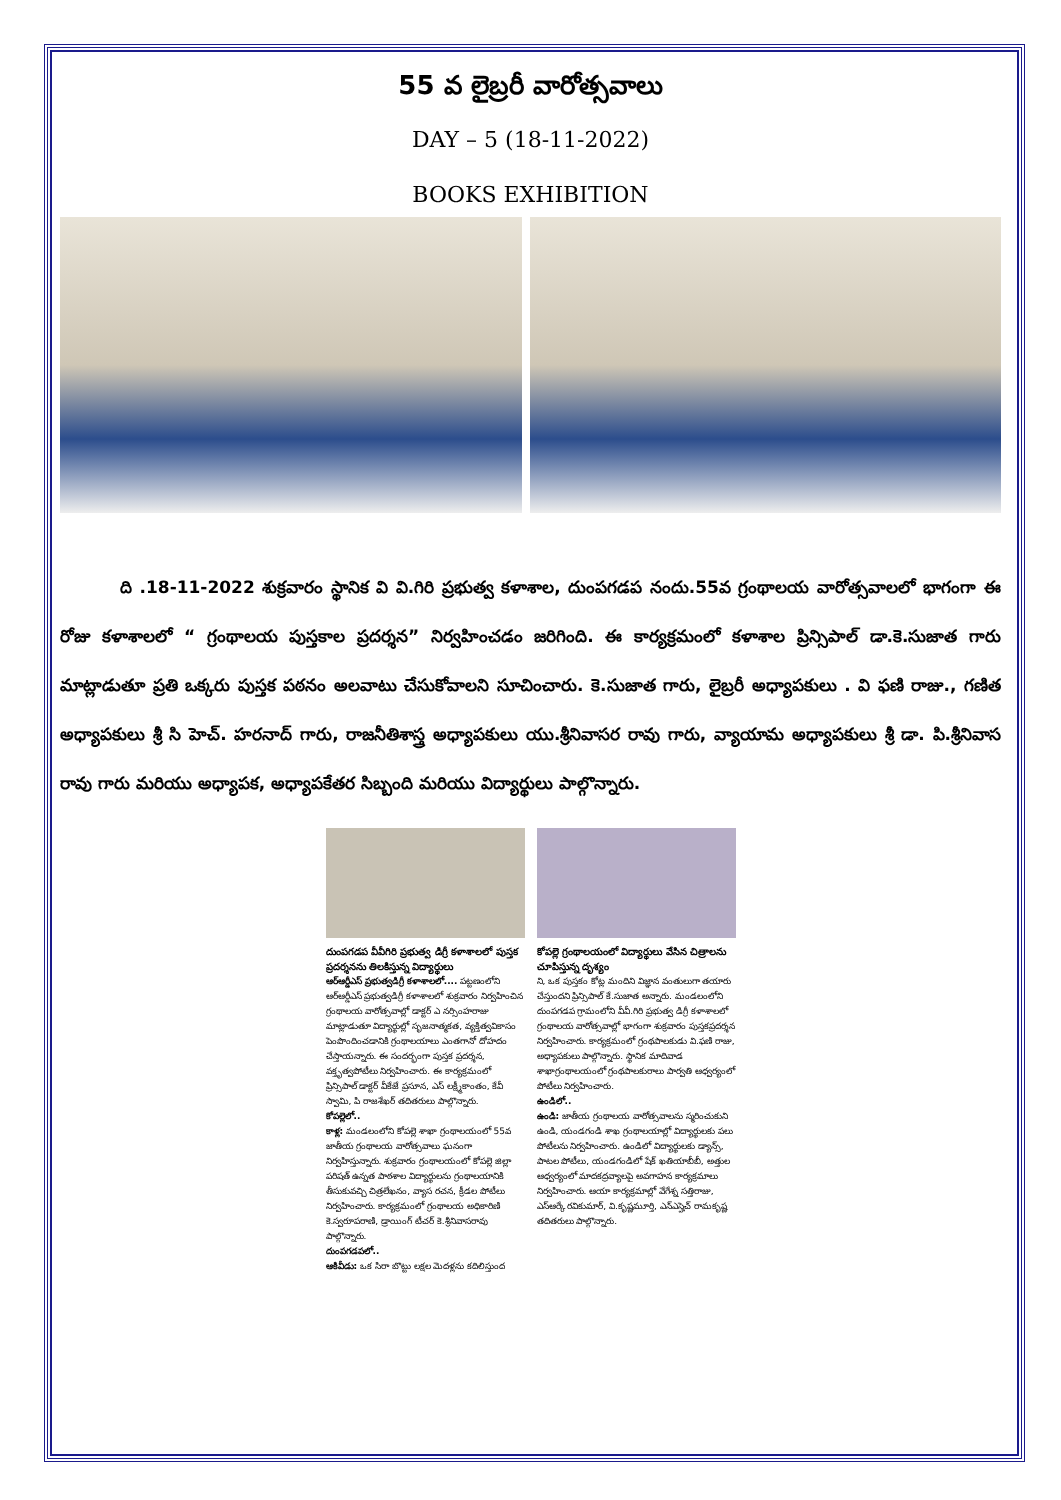55 వ లైబ్రరీ వారోత్సవాలు
DAY – 5 (18-11-2022)
BOOKS EXHIBITION
ది .18-11-2022 శుక్రవారం స్థానిక వి వి.గిరి ప్రభుత్వ కళాశాల, దుంపగడప నందు.55వ గ్రంథాలయ వారోత్సవాలలో భాగంగా ఈ రోజు కళాశాలలో “ గ్రంథాలయ పుస్తకాల ప్రదర్శన” నిర్వహించడం జరిగింది. ఈ కార్యక్రమంలో కళాశాల ప్రిన్సిపాల్ డా.కె.సుజాత గారు మాట్లాడుతూ ప్రతి ఒక్కరు పుస్తక పఠనం అలవాటు చేసుకోవాలని సూచించారు. కె.సుజాత గారు, లైబ్రరీ అధ్యాపకులు . వి ఫణి రాజు., గణిత అధ్యాపకులు శ్రీ సి హెచ్. హరనాద్ గారు, రాజనీతిశాస్త్ర అధ్యాపకులు యు.శ్రీనివాసర రావు గారు, వ్యాయామ అధ్యాపకులు శ్రీ డా. పి.శ్రీనివాస రావు గారు మరియు అధ్యాపక, అధ్యాపకేతర సిబ్బంది మరియు విద్యార్థులు పాల్గొన్నారు.
దుంపగడప వీవీగిరి ప్రభుత్వ డిగ్రీ కళాశాలలో పుస్తక ప్రదర్శనను తిలకిస్తున్న విద్యార్థులు
ఆర్ఆర్డీఎస్ ప్రభుత్వడిగ్రీ కళాశాలలో.... పట్టణంలోని ఆర్ఆర్డీఎస్ ప్రభుత్వడిగ్రీ కళాశాలలో శుక్రవారం నిర్వహించిన గ్రంథాలయ వారోత్సవాల్లో డాక్టర్ ఎ నర్సింహరాజు మాట్లాడుతూ విద్యార్థుల్లో సృజనాత్మకత, వ్యక్తిత్వవికాసం పెంపొందించడానికి గ్రంథాలయాలు ఎంతగానో దోహదం చేస్తాయన్నారు. ఈ సందర్భంగా పుస్తక ప్రదర్శన, వక్తృత్వపోటీలు నిర్వహించారు. ఈ కార్యక్రమంలో ప్రిన్సిపాల్ డాక్టర్ వీకేజే ప్రసూన, ఎస్ లక్ష్మీకాంతం, కేవీ స్వామి, పి రాజశేఖర్ తదితరులు పాల్గొన్నారు.
కోపల్లెలో..
కాళ్ల: మండలంలోని కోపల్లె శాఖా గ్రంథాలయంలో 55వ జాతీయ గ్రంథాలయ వారోత్సవాలు ఘనంగా నిర్వహిస్తున్నారు. శుక్రవారం గ్రంథాలయంలో కోపల్లె జిల్లా పరిషత్ ఉన్నత పాఠశాల విద్యార్థులను గ్రంథాలయానికి తీసుకువచ్చి చిత్రలేఖనం, వ్యాస రచన, క్రీడల పోటీలు నిర్వహించారు. కార్యక్రమంలో గ్రంథాలయ అధికారిణి కె.స్వరూపరాణి, డ్రాయింగ్ టీచర్ కె.శ్రీనివాసరావు పాల్గొన్నారు.
దుంపగడపలో..
ఆకివీడు: ఒక సిరా బొట్టు లక్షల మెదళ్లను కదిలిస్తుంద
కోపల్లె గ్రంథాలయంలో విద్యార్థులు వేసిన చిత్రాలను చూపిస్తున్న దృశ్యం
ని, ఒక పుస్తకం కోట్ల మందిని విజ్ఞాన వంతులుగా తయారు చేస్తుందని ప్రిన్సిపాల్ కే.సుజాత అన్నారు. మండలంలోని దుంపగడప గ్రామంలోని వీవీ.గిరి ప్రభుత్వ డిగ్రీ కళాశాలలో గ్రంథాలయ వారోత్సవాల్లో భాగంగా శుక్రవారం పుస్తకప్రదర్శన నిర్వహించారు. కార్యక్రమంలో గ్రంథపాలకుడు వి.ఫణి రాజు, అధ్యాపకులు పాల్గొన్నారు. స్థానిక మాదివాడ శాఖాగ్రంథాలయంలో గ్రంథపాలకురాలు పార్వతి ఆధ్వర్యంలో పోటీలు నిర్వహించారు.
ఉండిలో..
ఉండి: జాతీయ గ్రంథాలయ వారోత్సవాలను స్మరించుకుని ఉండి, యండగండి శాఖ గ్రంథాలయాల్లో విద్యార్థులకు పలు పోటీలను నిర్వహించారు. ఉండిలో విద్యార్థులకు డ్యాన్స్, పాటల పోటీలు, యండగండిలో షేక్ ఖతియాబీబీ, అత్తుల ఆధ్వర్యంలో మాదకద్రవ్యాలపై అవగాహన కార్యక్రమాలు నిర్వహించారు. ఆయా కార్యక్రమాల్లో వేగేశ్న సత్తిరాజు, ఎస్ఆర్కే రవికుమార్, వి.కృష్ణమూర్తి, ఎన్ఎస్హెచ్ రామకృష్ణ తదితరులు పాల్గొన్నారు.